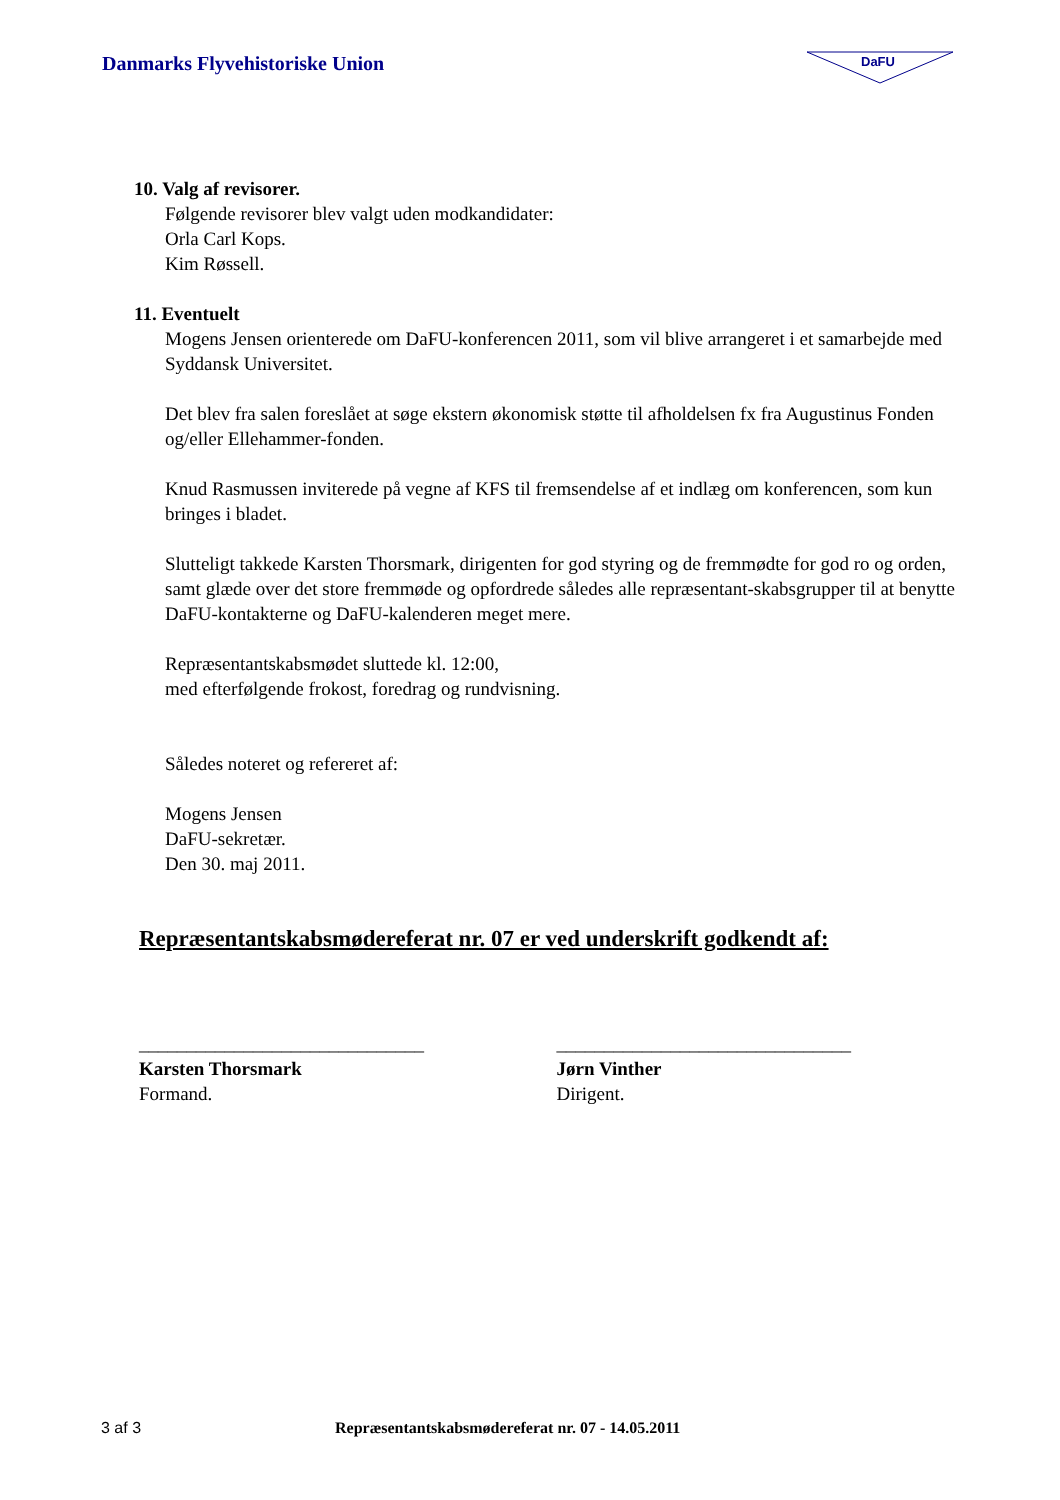Danmarks Flyvehistoriske Union
DaFU
10. Valg af revisorer.
Følgende revisorer blev valgt uden modkandidater:
Orla Carl Kops.
Kim Røssell.
11. Eventuelt
Mogens Jensen orienterede om DaFU-konferencen 2011, som vil blive arrangeret i et samarbejde med Syddansk Universitet.
Det blev fra salen foreslået at søge ekstern økonomisk støtte til afholdelsen fx fra Augustinus Fonden og/eller Ellehammer-fonden.
Knud Rasmussen inviterede på vegne af KFS til fremsendelse af et indlæg om konferencen, som kun bringes i bladet.
Slutteligt takkede Karsten Thorsmark, dirigenten for god styring og de fremmødte for god ro og orden, samt glæde over det store fremmøde og opfordrede således alle repræsentant-skabsgrupper til at benytte DaFU-kontakterne og DaFU-kalenderen meget mere.
Repræsentantskabsmødet sluttede kl. 12:00,
med efterfølgende frokost, foredrag og rundvisning.
Således noteret og refereret af:
Mogens Jensen
DaFU-sekretær.
Den 30. maj 2011.
Repræsentantskabsmødereferat nr. 07 er ved underskrift godkendt af:
______________________________
Karsten Thorsmark
Formand.
_______________________________
Jørn Vinther
Dirigent.
3 af 3 Repræsentantskabsmødereferat nr. 07 - 14.05.2011